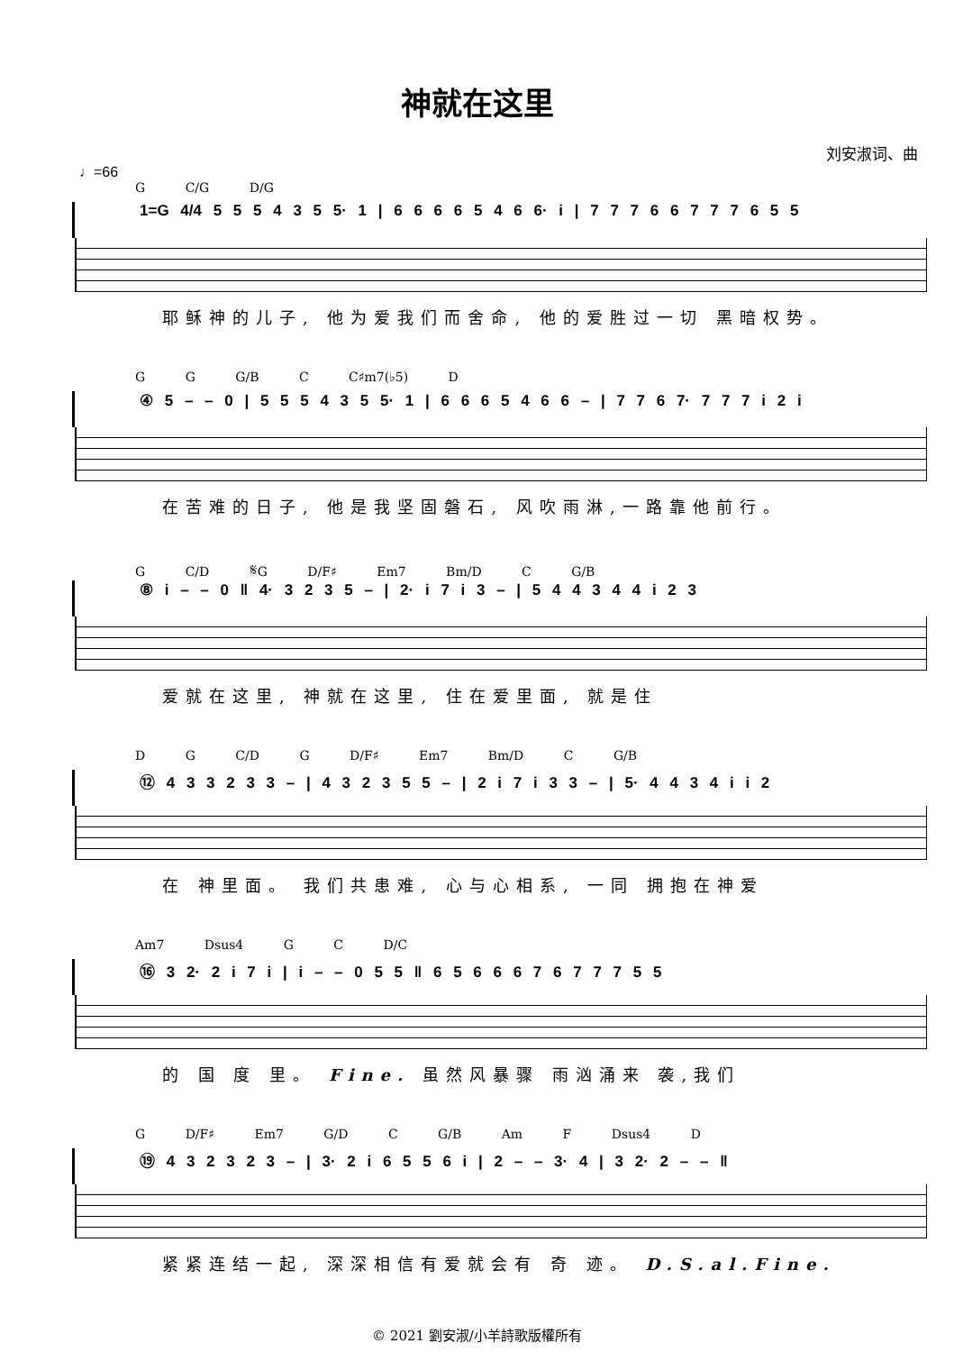神就在这里
刘安淑词、曲
♩=66
G C/G D/G
1=G 4/4 5 5 5 4 3 5 5· 1 | 6 6 6 6 5 4 6 6· i | 7 7 7 6 6 7 7 7 6 5 5
耶稣神的儿子, 他为爱我们而舍命, 他的爱胜过一切 黑暗权势。
G G G/B C C♯m7(♭5) D
④ 5 – – 0 | 5 5 5 4 3 5 5· 1 | 6 6 6 5 4 6 6 – | 7 7 6 7· 7 7 7 i 2 i
在苦难的日子, 他是我坚固磐石, 风吹雨淋,一路靠他前行。
G C/D 𝄋G D/F♯ Em7 Bm/D C G/B
⑧ i – – 0 ‖ 4· 3 2 3 5 – | 2· i 7 i 3 – | 5 4 4 3 4 4 i 2 3
爱就在这里, 神就在这里, 住在爱里面, 就是住
D G C/D G D/F♯ Em7 Bm/D C G/B
⑫ 4 3 3 2 3 3 – | 4 3 2 3 5 5 – | 2 i 7 i 3 3 – | 5· 4 4 3 4 i i 2
在 神里面。 我们共患难, 心与心相系, 一同 拥抱在神爱
Am7 Dsus4 G C D/C
⑯ 3 2· 2 i 7 i | i – – 0 5 5 ‖ 6 5 6 6 6 7 6 7 7 7 5 5
的 国 度 里。 Fine. 虽然风暴骤 雨汹涌来 袭,我们
G D/F♯ Em7 G/D C G/B Am F Dsus4 D
⑲ 4 3 2 3 2 3 – | 3· 2 i 6 5 5 6 i | 2 – – 3· 4 | 3 2· 2 – – ‖
紧紧连结一起, 深深相信有爱就会有 奇 迹。 D.S.al.Fine.
© 2021 劉安淑/小羊詩歌版權所有